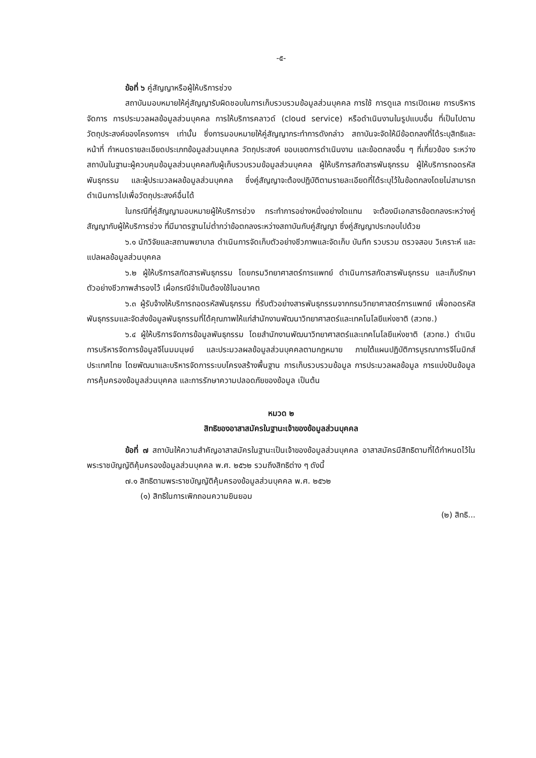-๕-
ข้อที่ ๖ คู่สัญญาหรือผู้ให้บริการช่วง
สถาบันมอบหมายให้คู่สัญญารับผิดชอบในการเก็บรวบรวมข้อมูลส่วนบุคคล การใช้ การดูแล การเปิดเผย การบริหารจัดการ การประมวลผลข้อมูลส่วนบุคคล การให้บริการคลาวด์ (cloud service) หรือดำเนินงานในรูปแบบอื่น ที่เป็นไปตามวัตถุประสงค์ของโครงการฯ เท่านั้น ซึ่งการมอบหมายให้คู่สัญญากระทำการดังกล่าว สถาบันจะจัดให้มีข้อตกลงที่ได้ระบุสิทธิและหน้าที่ กำหนดรายละเอียดประเภทข้อมูลส่วนบุคคล วัตถุประสงค์ ขอบเขตการดำเนินงาน และข้อตกลงอื่น ๆ ที่เกี่ยวข้อง ระหว่างสถาบันในฐานะผู้ควบคุมข้อมูลส่วนบุคคลกับผู้เก็บรวบรวมข้อมูลส่วนบุคคล ผู้ให้บริการสกัดสารพันธุกรรม ผู้ให้บริการถอดรหัสพันธุกรรม และผู้ประมวลผลข้อมูลส่วนบุคคล ซึ่งคู่สัญญาจะต้องปฏิบัติตามรายละเอียดที่ได้ระบุไว้ในข้อตกลงโดยไม่สามารถดำเนินการไปเพื่อวัตถุประสงค์อื่นได้
ในกรณีที่คู่สัญญามอบหมายผู้ให้บริการช่วง กระทำการอย่างหนึ่งอย่างใดแทน จะต้องมีเอกสารข้อตกลงระหว่างคู่สัญญากับผู้ให้บริการช่วง ที่มีมาตรฐานไม่ต่ำกว่าข้อตกลงระหว่างสถาบันกับคู่สัญญา ซึ่งคู่สัญญาประกอบไปด้วย
๖.๑ นักวิจัยและสถานพยาบาล ดำเนินการจัดเก็บตัวอย่างชีวภาพและจัดเก็บ บันทึก รวบรวม ตรวจสอบ วิเคราะห์ และแปลผลข้อมูลส่วนบุคคล
๖.๒ ผู้ให้บริการสกัดสารพันธุกรรม โดยกรมวิทยาศาสตร์การแพทย์ ดำเนินการสกัดสารพันธุกรรม และเก็บรักษาตัวอย่างชีวภาพสำรองไว้ เผื่อกรณีจำเป็นต้องใช้ในอนาคต
๖.๓ ผู้รับจ้างให้บริการถอดรหัสพันธุกรรม ที่รับตัวอย่างสารพันธุกรรมจากกรมวิทยาศาสตร์การแพทย์ เพื่อถอดรหัสพันธุกรรมและจัดส่งข้อมูลพันธุกรรมที่ได้คุณภาพให้แก่สำนักงานพัฒนาวิทยาศาสตร์และเทคโนโลยีแห่งชาติ (สวทช.)
๖.๔ ผู้ให้บริการจัดการข้อมูลพันธุกรรม โดยสำนักงานพัฒนาวิทยาศาสตร์และเทคโนโลยีแห่งชาติ (สวทช.) ดำเนินการบริหารจัดการข้อมูลจีโนมมนุษย์ และประมวลผลข้อมูลส่วนบุคคลตามกฎหมาย ภายใต้แผนปฏิบัติการบูรณาการจีโนมิกส์ประเทศไทย โดยพัฒนาและบริหารจัดการระบบโครงสร้างพื้นฐาน การเก็บรวบรวมข้อมูล การประมวลผลข้อมูล การแบ่งปันข้อมูล การคุ้มครองข้อมูลส่วนบุคคล และการรักษาความปลอดภัยของข้อมูล เป็นต้น
หมวด ๒
สิทธิของอาสาสมัครในฐานะเจ้าของข้อมูลส่วนบุคคล
ข้อที่ ๗ สถาบันให้ความสำคัญอาสาสมัครในฐานะเป็นเจ้าของข้อมูลส่วนบุคคล อาสาสมัครมีสิทธิตามที่ได้กำหนดไว้ในพระราชบัญญัติคุ้มครองข้อมูลส่วนบุคคล พ.ศ. ๒๕๖๒ รวมถึงสิทธิต่าง ๆ ดังนี้
๗.๑ สิทธิตามพระราชบัญญัติคุ้มครองข้อมูลส่วนบุคคล พ.ศ. ๒๕๖๒
(๑) สิทธิในการเพิกถอนความยินยอม
(๒) สิทธิ...